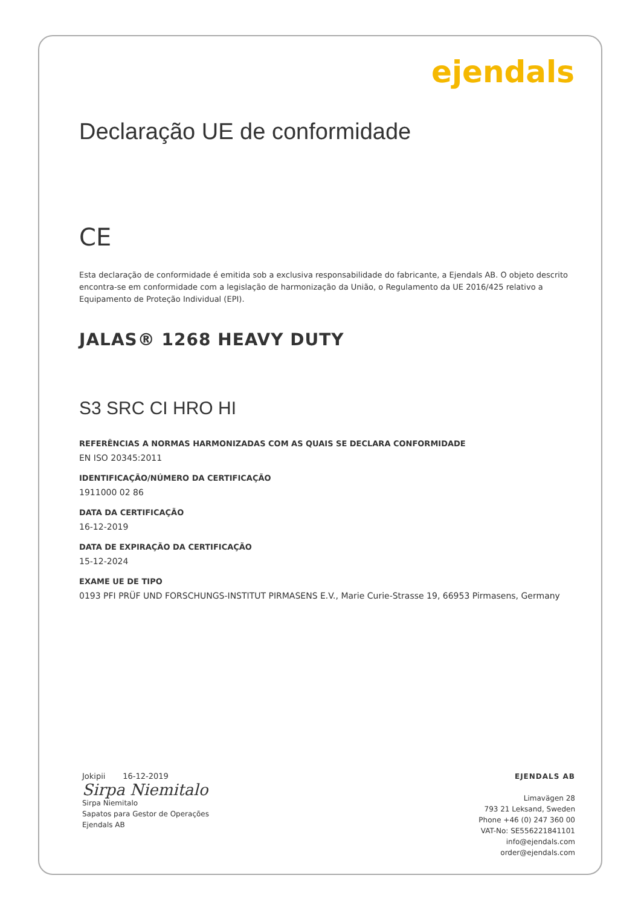ejendals
Declaração UE de conformidade
CE
Esta declaração de conformidade é emitida sob a exclusiva responsabilidade do fabricante, a Ejendals AB. O objeto descrito encontra-se em conformidade com a legislação de harmonização da União, o Regulamento da UE 2016/425 relativo a Equipamento de Proteção Individual (EPI).
JALAS® 1268 HEAVY DUTY
S3 SRC CI HRO HI
REFERÊNCIAS A NORMAS HARMONIZADAS COM AS QUAIS SE DECLARA CONFORMIDADE
EN ISO 20345:2011
IDENTIFICAÇÃO/NÚMERO DA CERTIFICAÇÃO
1911000 02 86
DATA DA CERTIFICAÇÃO
16-12-2019
DATA DE EXPIRAÇÃO DA CERTIFICAÇÃO
15-12-2024
EXAME UE DE TIPO
0193 PFI PRÜF UND FORSCHUNGS-INSTITUT PIRMASENS E.V., Marie Curie-Strasse 19, 66953 Pirmasens, Germany
Jokipii 16-12-2019
Sirpa Niemitalo
Sirpa Niemitalo
Sapatos para Gestor de Operações
Ejendals AB
EJENDALS AB
Limavägen 28
793 21 Leksand, Sweden
Phone +46 (0) 247 360 00
VAT-No: SE556221841101
info@ejendals.com
order@ejendals.com